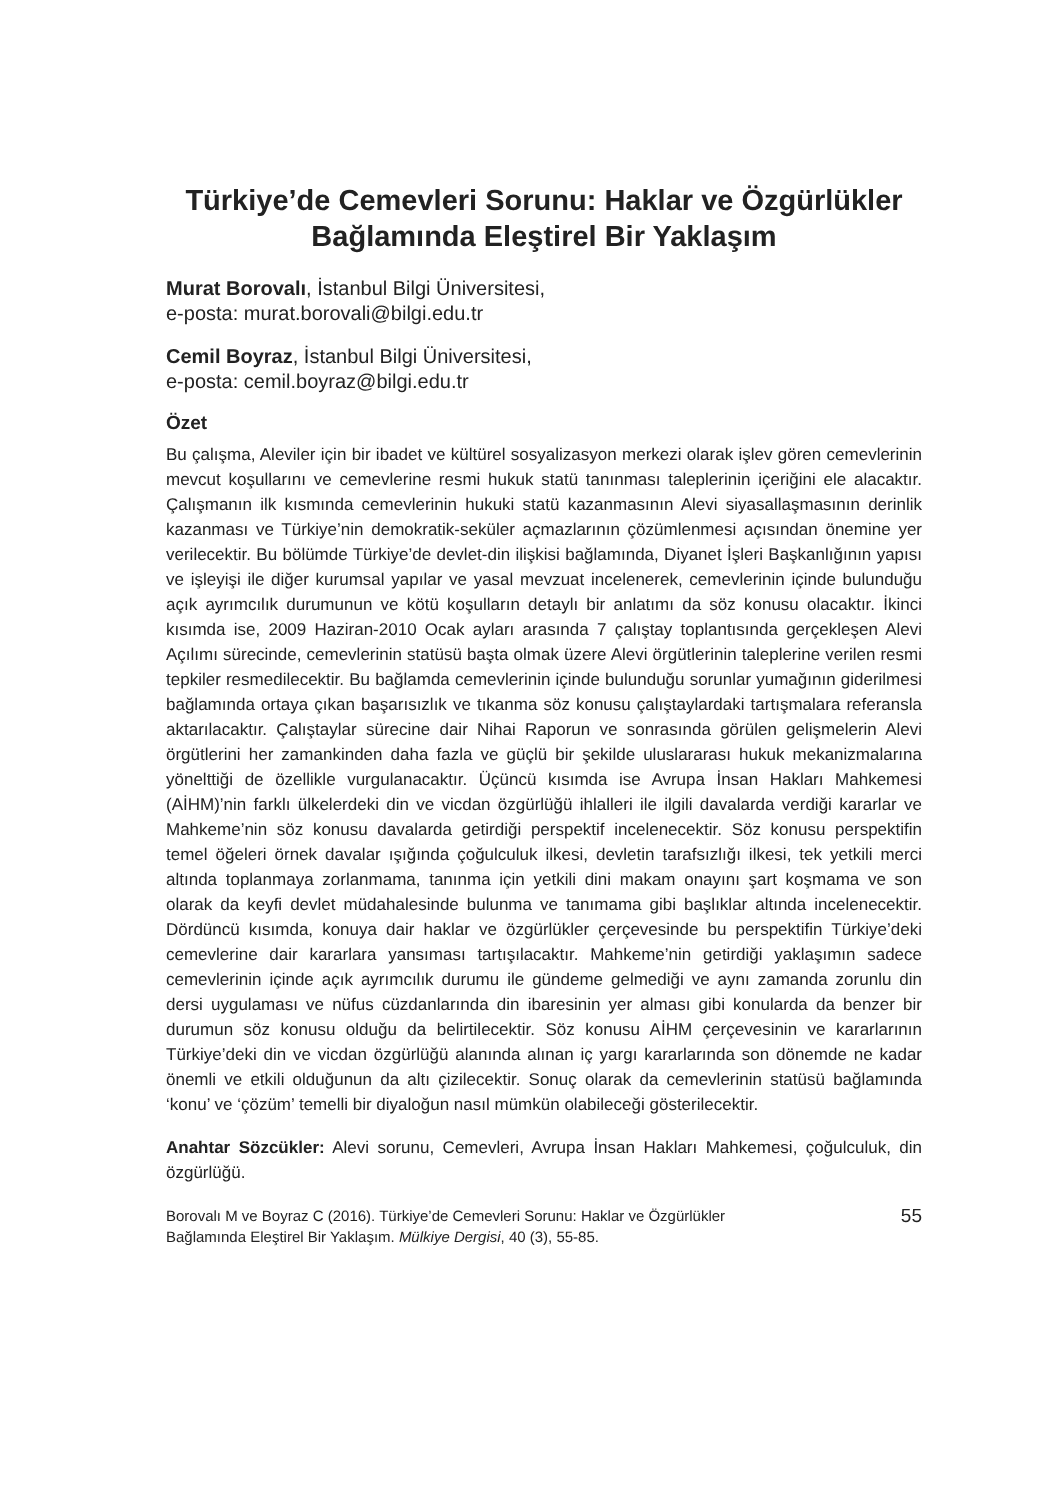Türkiye’de Cemevleri Sorunu: Haklar ve Özgürlükler Bağlamında Eleştirel Bir Yaklaşım
Murat Borovalı, İstanbul Bilgi Üniversitesi,
e-posta: murat.borovali@bilgi.edu.tr
Cemil Boyraz, İstanbul Bilgi Üniversitesi,
e-posta: cemil.boyraz@bilgi.edu.tr
Özet
Bu çalışma, Aleviler için bir ibadet ve kültürel sosyalizasyon merkezi olarak işlev gören cemevlerinin mevcut koşullarını ve cemevlerine resmi hukuk statü tanınması taleplerinin içeriğini ele alacaktır. Çalışmanın ilk kısmında cemevlerinin hukuki statü kazanmasının Alevi siyasallaşmasının derinlik kazanması ve Türkiye’nin demokratik-seküler açmazlarının çözümlenmesi açısından önemine yer verilecektir. Bu bölümde Türkiye’de devlet-din ilişkisi bağlamında, Diyanet İşleri Başkanlığının yapısı ve işleyişi ile diğer kurumsal yapılar ve yasal mevzuat incelenerek, cemevlerinin içinde bulunduğu açık ayrımcılık durumunun ve kötü koşulların detaylı bir anlatımı da söz konusu olacaktır. İkinci kısımda ise, 2009 Haziran-2010 Ocak ayları arasında 7 çalıştay toplantısında gerçekleşen Alevi Açılımı sürecinde, cemevlerinin statüsü başta olmak üzere Alevi örgütlerinin taleplerine verilen resmi tepkiler resmedilecektir. Bu bağlamda cemevlerinin içinde bulunduğu sorunlar yumağının giderilmesi bağlamında ortaya çıkan başarısızlık ve tıkanma söz konusu çalıştaylardaki tartışmalara referansla aktarılacaktır. Çalıştaylar sürecine dair Nihai Raporun ve sonrasında görülen gelişmelerin Alevi örgütlerini her zamankinden daha fazla ve güçlü bir şekilde uluslararası hukuk mekanizmalarına yönelttiği de özellikle vurgulanacaktır. Üçüncü kısımda ise Avrupa İnsan Hakları Mahkemesi (AİHM)’nin farklı ülkelerdeki din ve vicdan özgürlüğü ihlalleri ile ilgili davalarda verdiği kararlar ve Mahkeme’nin söz konusu davalarda getirdiği perspektif incelenecektir. Söz konusu perspektifin temel öğeleri örnek davalar ışığında çoğulculuk ilkesi, devletin tarafsızlığı ilkesi, tek yetkili merci altında toplanmaya zorlanmama, tanınma için yetkili dini makam onayını şart koşmama ve son olarak da keyfi devlet müdahalesinde bulunma ve tanımama gibi başlıklar altında incelenecektir. Dördüncü kısımda, konuya dair haklar ve özgürlükler çerçevesinde bu perspektifin Türkiye’deki cemevlerine dair kararlara yansıması tartışılacaktır. Mahkeme’nin getirdiği yaklaşımın sadece cemevlerinin içinde açık ayrımcılık durumu ile gündeme gelmediği ve aynı zamanda zorunlu din dersi uygulaması ve nüfus cüzdanlarında din ibaresinin yer alması gibi konularda da benzer bir durumun söz konusu olduğu da belirtilecektir. Söz konusu AİHM çerçevesinin ve kararlarının Türkiye’deki din ve vicdan özgürlüğü alanında alınan iç yargı kararlarında son dönemde ne kadar önemli ve etkili olduğunun da altı çizilecektir. Sonuç olarak da cemevlerinin statüsü bağlamında ‘konu’ ve ‘çözüm’ temelli bir diyaloğun nasıl mümkün olabileceği gösterilecektir.
Anahtar Sözcükler: Alevi sorunu, Cemevleri, Avrupa İnsan Hakları Mahkemesi, çoğulculuk, din özgürlüğü.
Borovalı M ve Boyraz C (2016). Türkiye’de Cemevleri Sorunu: Haklar ve Özgürlükler
Bağlamında Eleştirel Bir Yaklaşım. Mülkiye Dergisi, 40 (3), 55-85.
55